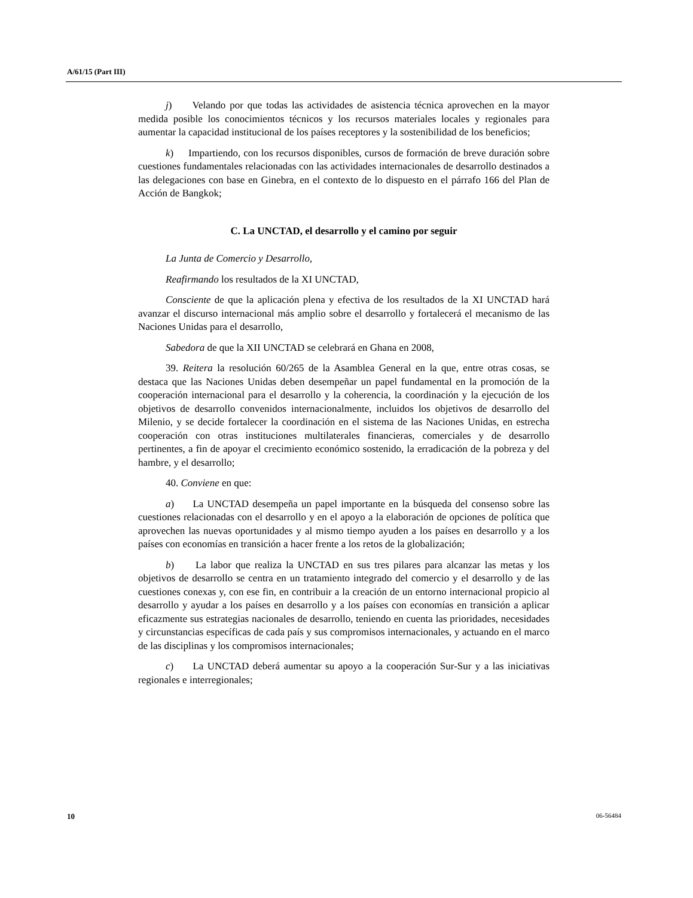A/61/15 (Part III)
j) Velando por que todas las actividades de asistencia técnica aprovechen en la mayor medida posible los conocimientos técnicos y los recursos materiales locales y regionales para aumentar la capacidad institucional de los países receptores y la sostenibilidad de los beneficios;
k) Impartiendo, con los recursos disponibles, cursos de formación de breve duración sobre cuestiones fundamentales relacionadas con las actividades internacionales de desarrollo destinados a las delegaciones con base en Ginebra, en el contexto de lo dispuesto en el párrafo 166 del Plan de Acción de Bangkok;
C. La UNCTAD, el desarrollo y el camino por seguir
La Junta de Comercio y Desarrollo,
Reafirmando los resultados de la XI UNCTAD,
Consciente de que la aplicación plena y efectiva de los resultados de la XI UNCTAD hará avanzar el discurso internacional más amplio sobre el desarrollo y fortalecerá el mecanismo de las Naciones Unidas para el desarrollo,
Sabedora de que la XII UNCTAD se celebrará en Ghana en 2008,
39. Reitera la resolución 60/265 de la Asamblea General en la que, entre otras cosas, se destaca que las Naciones Unidas deben desempeñar un papel fundamental en la promoción de la cooperación internacional para el desarrollo y la coherencia, la coordinación y la ejecución de los objetivos de desarrollo convenidos internacionalmente, incluidos los objetivos de desarrollo del Milenio, y se decide fortalecer la coordinación en el sistema de las Naciones Unidas, en estrecha cooperación con otras instituciones multilaterales financieras, comerciales y de desarrollo pertinentes, a fin de apoyar el crecimiento económico sostenido, la erradicación de la pobreza y del hambre, y el desarrollo;
40. Conviene en que:
a) La UNCTAD desempeña un papel importante en la búsqueda del consenso sobre las cuestiones relacionadas con el desarrollo y en el apoyo a la elaboración de opciones de política que aprovechen las nuevas oportunidades y al mismo tiempo ayuden a los países en desarrollo y a los países con economías en transición a hacer frente a los retos de la globalización;
b) La labor que realiza la UNCTAD en sus tres pilares para alcanzar las metas y los objetivos de desarrollo se centra en un tratamiento integrado del comercio y el desarrollo y de las cuestiones conexas y, con ese fin, en contribuir a la creación de un entorno internacional propicio al desarrollo y ayudar a los países en desarrollo y a los países con economías en transición a aplicar eficazmente sus estrategias nacionales de desarrollo, teniendo en cuenta las prioridades, necesidades y circunstancias específicas de cada país y sus compromisos internacionales, y actuando en el marco de las disciplinas y los compromisos internacionales;
c) La UNCTAD deberá aumentar su apoyo a la cooperación Sur-Sur y a las iniciativas regionales e interregionales;
10 06-56484